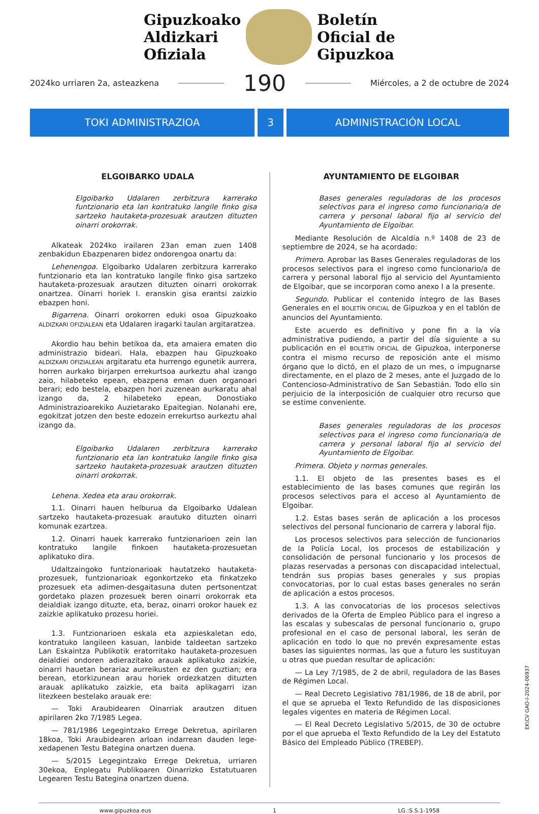Gipuzkoako
Aldizkari
Ofiziala
Boletín
Oficial de
Gipuzkoa
2024ko urriaren 2a, asteazkena 190 Miércoles, a 2 de octubre de 2024
TOKI ADMINISTRAZIOA 3 ADMINISTRACIÓN LOCAL
ELGOIBARKO UDALA
Elgoibarko Udalaren zerbitzura karrerako funtzionario eta lan kontratuko langile finko gisa sartzeko hautaketa-prozesuak arautzen dituzten oinarri orokorrak.
Alkateak 2024ko irailaren 23an eman zuen 1408 zenbakidun Ebazpenaren bidez ondorengoa onartu da:
Lehenengoa. Elgoibarko Udalaren zerbitzura karrerako funtzionario eta lan kontratuko langile finko gisa sartzeko hautaketa-prozesuak arautzen dituzten oinarri orokorrak onartzea. Oinarri horiek I. eranskin gisa erantsi zaizkio ebazpen honi.
Bigarrena. Oinarri orokorren eduki osoa Gipuzkoako ALDIZKARI OFIZIALEAN eta Udalaren iragarki taulan argitaratzea.
Akordio hau behin betikoa da, eta amaiera ematen dio administrazio bideari. Hala, ebazpen hau Gipuzkoako ALDIZKARI OFIZIALEAN argitaratu eta hurrengo egunetik aurrera, horren aurkako birjarpen errekurtsoa aurkeztu ahal izango zaio, hilabeteko epean, ebazpena eman duen organoari berari; edo bestela, ebazpen hori zuzenean aurkaratu ahal izango da, 2 hilabeteko epean, Donostiako Administrazioarekiko Auzietarako Epaitegian. Nolanahi ere, egokitzat jotzen den beste edozein errekurtso aurkeztu ahal izango da.
Elgoibarko Udalaren zerbitzura karrerako funtzionario eta lan kontratuko langile finko gisa sartzeko hautaketa-prozesuak arautzen dituzten oinarri orokorrak.
Lehena. Xedea eta arau orokorrak.
1.1. Oinarri hauen helburua da Elgoibarko Udalean sartzeko hautaketa-prozesuak arautuko dituzten oinarri komunak ezartzea.
1.2. Oinarri hauek karrerako funtzionarioen zein lan kontratuko langile finkoen hautaketa-prozesuetan aplikatuko dira.
Udaltzaingoko funtzionarioak hautatzeko hautaketa-prozesuek, funtzionarioak egonkortzeko eta finkatzeko prozesuek eta adimen-desgaitasuna duten pertsonentzat gordetako plazen prozesuek beren oinarri orokorrak eta deialdiak izango dituzte, eta, beraz, oinarri orokor hauek ez zaizkie aplikatuko prozesu horiei.
1.3. Funtzionarioen eskala eta azpieskaletan edo, kontratuko langileen kasuan, lanbide taldeetan sartzeko Lan Eskaintza Publikotik eratorritako hautaketa-prozesuen deialdiei ondoren adierazitako arauak aplikatuko zaizkie, oinarri hauetan berariaz aurreikusten ez den guztian; era berean, etorkizunean arau horiek ordezkatzen dituzten arauak aplikatuko zaizkie, eta baita aplikagarri izan litezkeen bestelako arauak ere:
— Toki Araubidearen Oinarriak arautzen dituen apirilaren 2ko 7/1985 Legea.
— 781/1986 Legegintzako Errege Dekretua, apirilaren 18koa, Toki Araubidearen arloan indarrean dauden lege-xedapenen Testu Bategina onartzen duena.
— 5/2015 Legegintzako Errege Dekretua, urriaren 30ekoa, Enplegatu Publikoaren Oinarrizko Estatutuaren Legearen Testu Bategina onartzen duena.
AYUNTAMIENTO DE ELGOIBAR
Bases generales reguladoras de los procesos selectivos para el ingreso como funcionario/a de carrera y personal laboral fijo al servicio del Ayuntamiento de Elgoibar.
Mediante Resolución de Alcaldía n.º 1408 de 23 de septiembre de 2024, se ha acordado:
Primero. Aprobar las Bases Generales reguladoras de los procesos selectivos para el ingreso como funcionario/a de carrera y personal laboral fijo al servicio del Ayuntamiento de Elgoibar, que se incorporan como anexo I a la presente.
Segundo. Publicar el contenido íntegro de las Bases Generales en el BOLETÍN OFICIAL de Gipuzkoa y en el tablón de anuncios del Ayuntamiento.
Este acuerdo es definitivo y pone fin a la vía administrativa pudiendo, a partir del día siguiente a su publicación en el BOLETÍN OFICIAL de Gipuzkoa, interponerse contra el mismo recurso de reposición ante el mismo órgano que lo dictó, en el plazo de un mes, o impugnarse directamente, en el plazo de 2 meses, ante el Juzgado de lo Contencioso-Administrativo de San Sebastián. Todo ello sin perjuicio de la interposición de cualquier otro recurso que se estime conveniente.
Bases generales reguladoras de los procesos selectivos para el ingreso como funcionario/a de carrera y personal laboral fijo al servicio del Ayuntamiento de Elgoibar.
Primera. Objeto y normas generales.
1.1. El objeto de las presentes bases es el establecimiento de las bases comunes que regirán los procesos selectivos para el acceso al Ayuntamiento de Elgoibar.
1.2. Estas bases serán de aplicación a los procesos selectivos del personal funcionario de carrera y laboral fijo.
Los procesos selectivos para selección de funcionarios de la Policía Local, los procesos de estabilización y consolidación de personal funcionario y los procesos de plazas reservadas a personas con discapacidad intelectual, tendrán sus propias bases generales y sus propias convocatorias, por lo cual estas bases generales no serán de aplicación a estos procesos.
1.3. A las convocatorias de los procesos selectivos derivados de la Oferta de Empleo Público para el ingreso a las escalas y subescalas de personal funcionario o, grupo profesional en el caso de personal laboral, les serán de aplicación en todo lo que no prevén expresamente estas bases las siguientes normas, las que a futuro les sustituyan u otras que puedan resultar de aplicación:
— La Ley 7/1985, de 2 de abril, reguladora de las Bases de Régimen Local.
— Real Decreto Legislativo 781/1986, de 18 de abril, por el que se aprueba el Texto Refundido de las disposiciones legales vigentes en materia de Régimen Local.
— El Real Decreto Legislativo 5/2015, de 30 de octubre por el que aprueba el Texto Refundido de la Ley del Estatuto Básico del Empleado Público (TREBEP).
www.gipuzkoa.eus 1 LG.:S.S.1-1958
EK\CV GAO-I-2024-06937